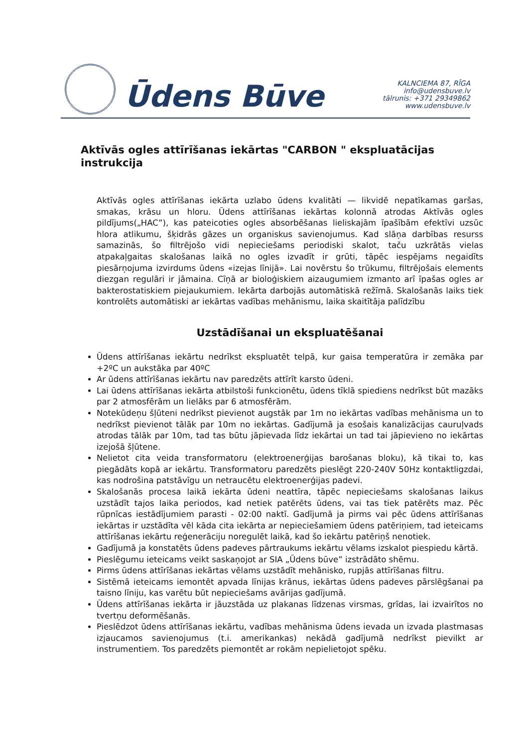Ūdens Būve
KALNCIEMA 87, RĪGA
info@udensbuve.lv
tālrunis: +371 29349862
www.udensbuve.lv
Aktīvās ogles attīrīšanas iekārtas "CARBON " ekspluatācijas instrukcija
Aktīvās ogles attīrīšanas iekārta uzlabo ūdens kvalitāti — likvidē nepatīkamas garšas, smakas, krāsu un hloru. Ūdens attīrīšanas iekārtas kolonnā atrodas Aktīvās ogles pildījums(„HAC”), kas pateicoties ogles absorbēšanas lieliskajām īpašībām efektīvi uzsūc hlora atlikumu, šķidrās gāzes un organiskus savienojumus. Kad slāņa darbības resurss samazinās, šo filtrējošo vidi nepieciešams periodiski skalot, taču uzkrātās vielas atpakaļgaitas skalošanas laikā no ogles izvadīt ir grūti, tāpēc iespējams negaidīts piesārņojuma izvirdums ūdens «izejas līnijā». Lai novērstu šo trūkumu, filtrējošais elements diezgan regulāri ir jāmaina. Cīņā ar bioloģiskiem aizaugumiem izmanto arī īpašas ogles ar bakterostatiskiem piejaukumiem. Iekārta darbojās automātiskā režīmā. Skalošanās laiks tiek kontrolēts automātiski ar iekārtas vadības mehānismu, laika skaitītāja palīdzību
Uzstādīšanai un ekspluatēšanai
Ūdens attīrīšanas iekārtu nedrīkst ekspluatēt telpā, kur gaisa temperatūra ir zemāka par +2ºC un aukstāka par 40ºC
Ar ūdens attīrīšanas iekārtu nav paredzēts attīrīt karsto ūdeni.
Lai ūdens attīrīšanas iekārta atbilstoši funkcionētu, ūdens tīklā spiediens nedrīkst būt mazāks par 2 atmosfērām un lielāks par 6 atmosfērām.
Notekūdeņu šļūteni nedrīkst pievienot augstāk par 1m no iekārtas vadības mehānisma un to nedrīkst pievienot tālāk par 10m no iekārtas. Gadījumā ja esošais kanalizācijas cauruļvads atrodas tālāk par 10m, tad tas būtu jāpievada līdz iekārtai un tad tai jāpievieno no iekārtas izejošā šļūtene.
Nelietot cita veida transformatoru (elektroenerģijas barošanas bloku), kā tikai to, kas piegādāts kopā ar iekārtu. Transformatoru paredzēts pieslēgt 220-240V 50Hz kontaktligzdai, kas nodrošina patstāvīgu un netraucētu elektroenerģijas padevi.
Skalošanās procesa laikā iekārta ūdeni neattīra, tāpēc nepieciešams skalošanas laikus uzstādīt tajos laika periodos, kad netiek patērēts ūdens, vai tas tiek patērēts maz. Pēc rūpnīcas iestādījumiem parasti - 02:00 naktī. Gadījumā ja pirms vai pēc ūdens attīrīšanas iekārtas ir uzstādīta vēl kāda cita iekārta ar nepieciešamiem ūdens patēriņiem, tad ieteicams attīrīšanas iekārtu reģenerāciju noregulēt laikā, kad šo iekārtu patēriņš nenotiek.
Gadījumā ja konstatēts ūdens padeves pārtraukums iekārtu vēlams izskalot piespiedu kārtā.
Pieslēgumu ieteicams veikt saskaņojot ar SIA „Ūdens būve” izstrādāto shēmu.
Pirms ūdens attīrīšanas iekārtas vēlams uzstādīt mehānisko, rupjās attīrīšanas filtru.
Sistēmā ieteicams iemontēt apvada līnijas krānus, iekārtas ūdens padeves pārslēgšanai pa taisno līniju, kas varētu būt nepieciešams avārijas gadījumā.
Ūdens attīrīšanas iekārta ir jāuzstāda uz plakanas līdzenas virsmas, grīdas, lai izvairītos no tvertņu deformēšanās.
Pieslēdzot ūdens attīrīšanas iekārtu, vadības mehānisma ūdens ievada un izvada plastmasas izjaucamos savienojumus (t.i. amerikankas) nekādā gadījumā nedrīkst pievilkt ar instrumentiem. Tos paredzēts piemontēt ar rokām nepielietojot spēku.